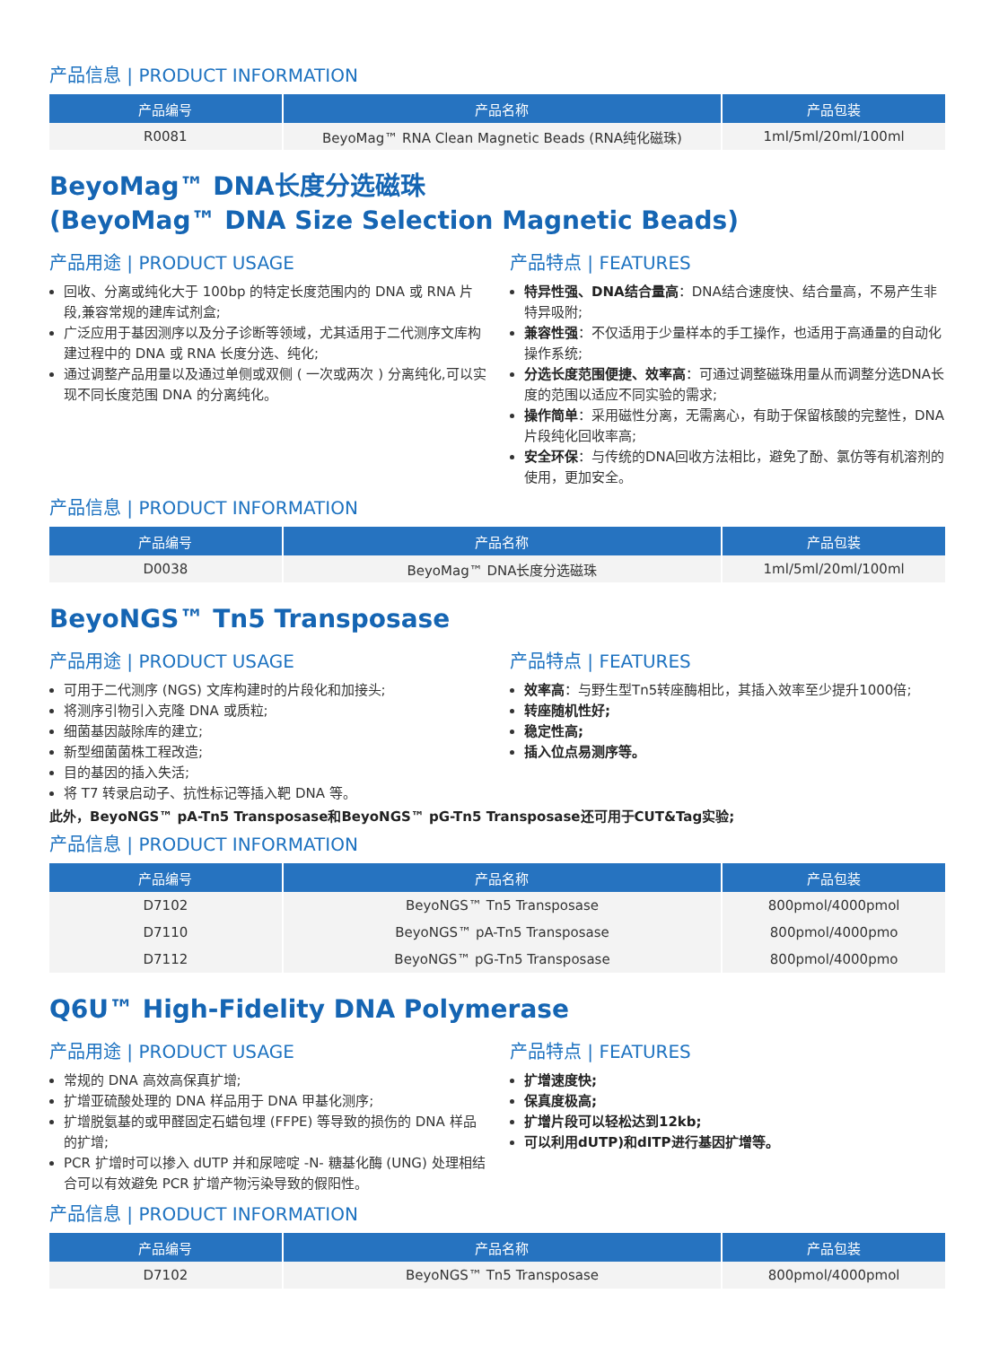产品信息 | PRODUCT INFORMATION
| 产品编号 | 产品名称 | 产品包装 |
| --- | --- | --- |
| R0081 | BeyoMag™ RNA Clean Magnetic Beads (RNA纯化磁珠) | 1ml/5ml/20ml/100ml |
BeyoMag™ DNA长度分选磁珠
(BeyoMag™ DNA Size Selection Magnetic Beads)
产品用途 | PRODUCT USAGE
回收、分离或纯化大于 100bp 的特定长度范围内的 DNA 或 RNA 片段,兼容常规的建库试剂盒;
广泛应用于基因测序以及分子诊断等领域，尤其适用于二代测序文库构建过程中的 DNA 或 RNA 长度分选、纯化;
通过调整产品用量以及通过单侧或双侧 ( 一次或两次 ) 分离纯化,可以实现不同长度范围 DNA 的分离纯化。
产品特点 | FEATURES
特异性强、DNA结合量高：DNA结合速度快、结合量高，不易产生非特异吸附;
兼容性强：不仅适用于少量样本的手工操作，也适用于高通量的自动化操作系统;
分选长度范围便捷、效率高：可通过调整磁珠用量从而调整分选DNA长度的范围以适应不同实验的需求;
操作简单：采用磁性分离，无需离心，有助于保留核酸的完整性，DNA片段纯化回收率高;
安全环保：与传统的DNA回收方法相比，避免了酚、氯仿等有机溶剂的使用，更加安全。
产品信息 | PRODUCT INFORMATION
| 产品编号 | 产品名称 | 产品包装 |
| --- | --- | --- |
| D0038 | BeyoMag™ DNA长度分选磁珠 | 1ml/5ml/20ml/100ml |
BeyoNGS™ Tn5 Transposase
产品用途 | PRODUCT USAGE
可用于二代测序 (NGS) 文库构建时的片段化和加接头;
将测序引物引入克隆 DNA 或质粒;
细菌基因敲除库的建立;
新型细菌菌株工程改造;
目的基因的插入失活;
将 T7 转录启动子、抗性标记等插入靶 DNA 等。
产品特点 | FEATURES
效率高：与野生型Tn5转座酶相比，其插入效率至少提升1000倍;
转座随机性好;
稳定性高;
插入位点易测序等。
此外，BeyoNGS™ pA-Tn5 Transposase和BeyoNGS™ pG-Tn5 Transposase还可用于CUT&Tag实验;
产品信息 | PRODUCT INFORMATION
| 产品编号 | 产品名称 | 产品包装 |
| --- | --- | --- |
| D7102 | BeyoNGS™ Tn5 Transposase | 800pmol/4000pmol |
| D7110 | BeyoNGS™ pA-Tn5 Transposase | 800pmol/4000pmo |
| D7112 | BeyoNGS™ pG-Tn5 Transposase | 800pmol/4000pmo |
Q6U™ High-Fidelity DNA Polymerase
产品用途 | PRODUCT USAGE
常规的 DNA 高效高保真扩增;
扩增亚硫酸处理的 DNA 样品用于 DNA 甲基化测序;
扩增脱氨基的或甲醛固定石蜡包埋 (FFPE) 等导致的损伤的 DNA 样品的扩增;
PCR 扩增时可以掺入 dUTP 并和尿嘧啶 -N- 糖基化酶 (UNG) 处理相结合可以有效避免 PCR 扩增产物污染导致的假阳性。
产品特点 | FEATURES
扩增速度快;
保真度极高;
扩增片段可以轻松达到12kb;
可以利用dUTP)和dITP进行基因扩增等。
产品信息 | PRODUCT INFORMATION
| 产品编号 | 产品名称 | 产品包装 |
| --- | --- | --- |
| D7102 | BeyoNGS™ Tn5 Transposase | 800pmol/4000pmol |